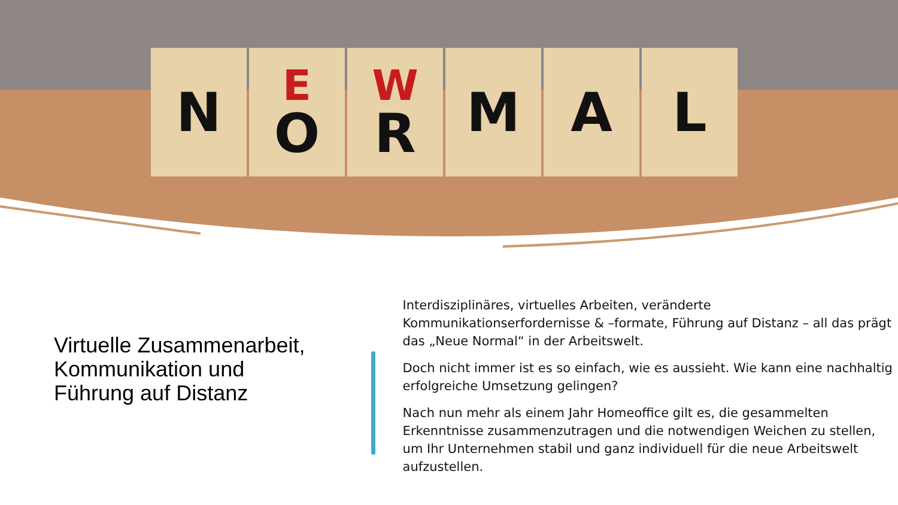N
E
O
W
R
M A L
Virtuelle Zusammenarbeit, Kommunikation und Führung auf Distanz
Interdisziplinäres, virtuelles Arbeiten, veränderte Kommunikationserfordernisse & –formate, Führung auf Distanz – all das prägt das „Neue Normal“ in der Arbeitswelt.
Doch nicht immer ist es so einfach, wie es aussieht. Wie kann eine nachhaltig erfolgreiche Umsetzung gelingen?
Nach nun mehr als einem Jahr Homeoffice gilt es, die gesammelten Erkenntnisse zusammenzutragen und die notwendigen Weichen zu stellen, um Ihr Unternehmen stabil und ganz individuell für die neue Arbeitswelt aufzustellen.